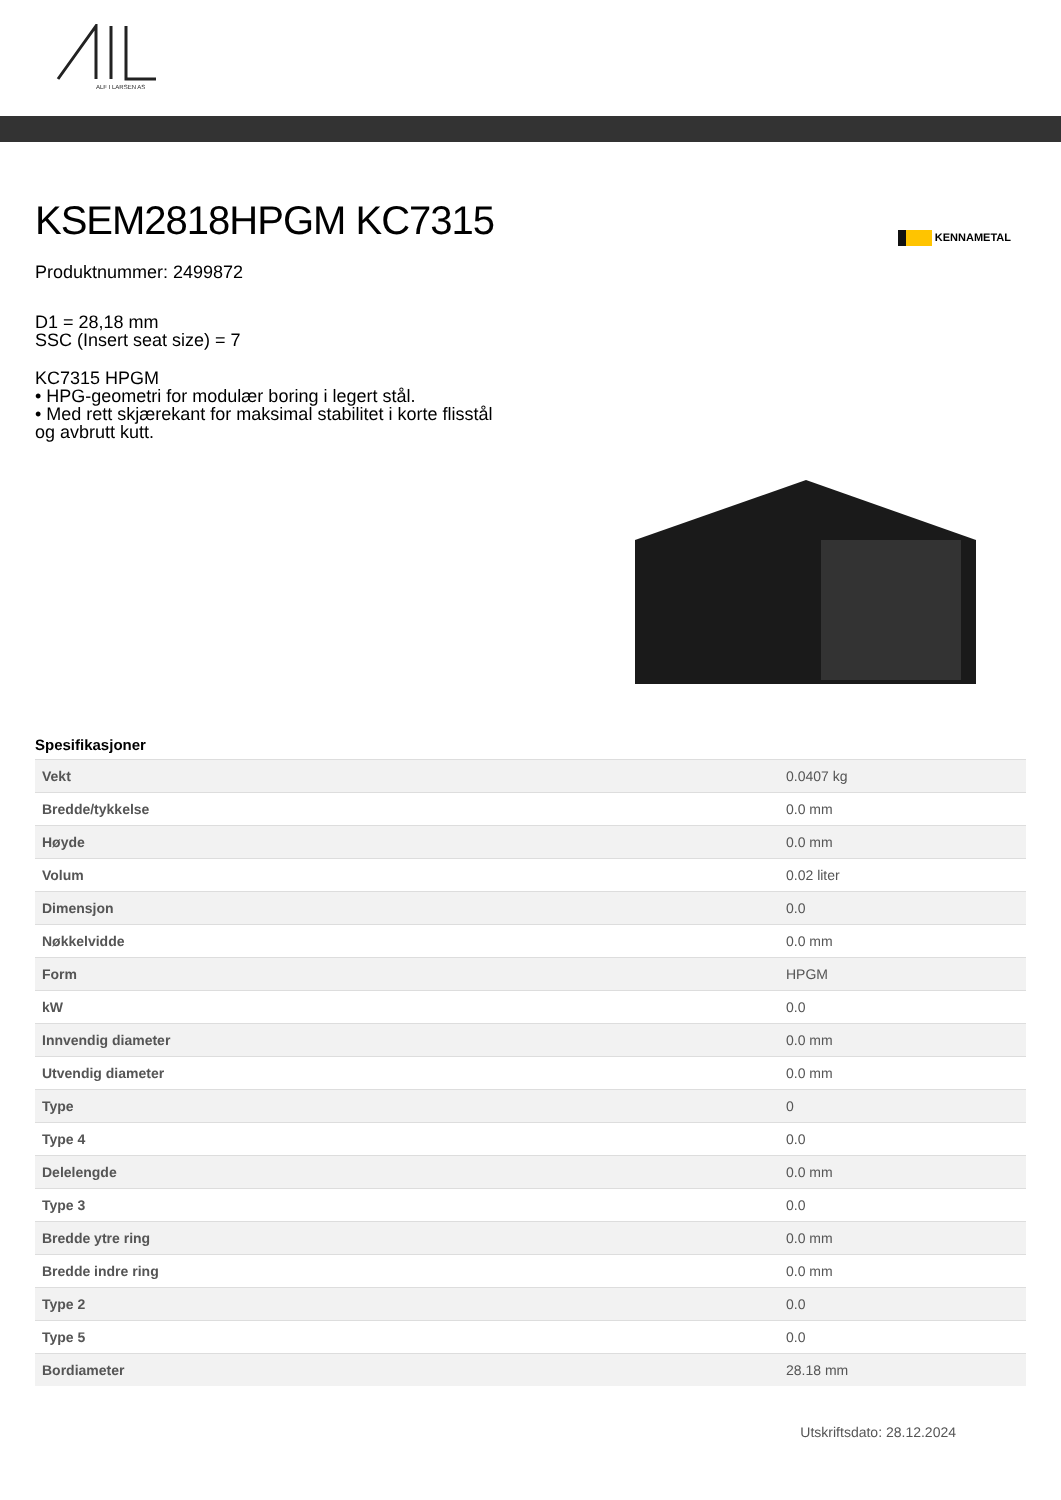ALF I LARSEN AS
KENNAMETAL
KSEM2818HPGM KC7315
Produktnummer: 2499872
D1 = 28,18 mm
SSC (Insert seat size) = 7
KC7315 HPGM
• HPG-geometri for modulær boring i legert stål.
• Med rett skjærekant for maksimal stabilitet i korte flisstål
og avbrutt kutt.
Spesifikasjoner
| Vekt | 0.0407 kg |
| Bredde/tykkelse | 0.0 mm |
| Høyde | 0.0 mm |
| Volum | 0.02 liter |
| Dimensjon | 0.0 |
| Nøkkelvidde | 0.0 mm |
| Form | HPGM |
| kW | 0.0 |
| Innvendig diameter | 0.0 mm |
| Utvendig diameter | 0.0 mm |
| Type | 0 |
| Type 4 | 0.0 |
| Delelengde | 0.0 mm |
| Type 3 | 0.0 |
| Bredde ytre ring | 0.0 mm |
| Bredde indre ring | 0.0 mm |
| Type 2 | 0.0 |
| Type 5 | 0.0 |
| Bordiameter | 28.18 mm |
Utskriftsdato: 28.12.2024